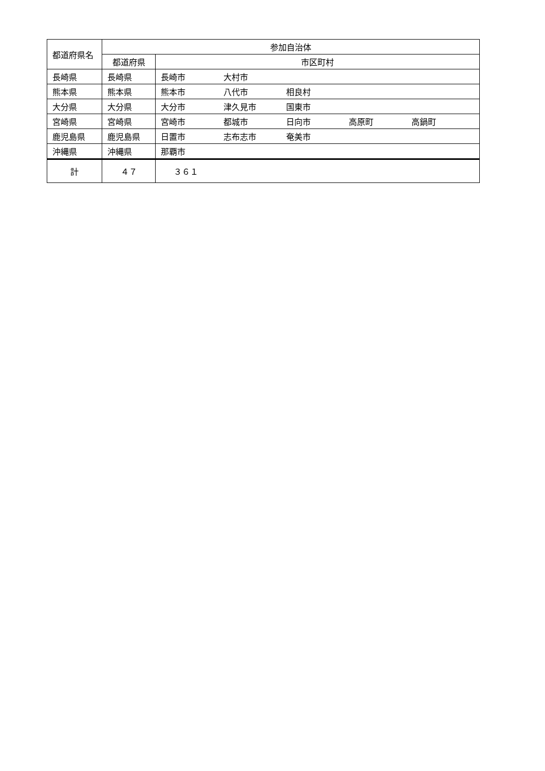| 都道府県名 | 参加自治体 | |
| --- | --- | --- |
| | 都道府県 | 市区町村 |
| 長崎県 | 長崎県 | 長崎市 大村市 |
| 熊本県 | 熊本県 | 熊本市 八代市 相良村 |
| 大分県 | 大分県 | 大分市 津久見市 国東市 |
| 宮崎県 | 宮崎県 | 宮崎市 都城市 日向市 高原町 高鍋町 |
| 鹿児島県 | 鹿児島県 | 日置市 志布志市 奄美市 |
| 沖縄県 | 沖縄県 | 那覇市 |
| 計 | ４７ | ３６１ |